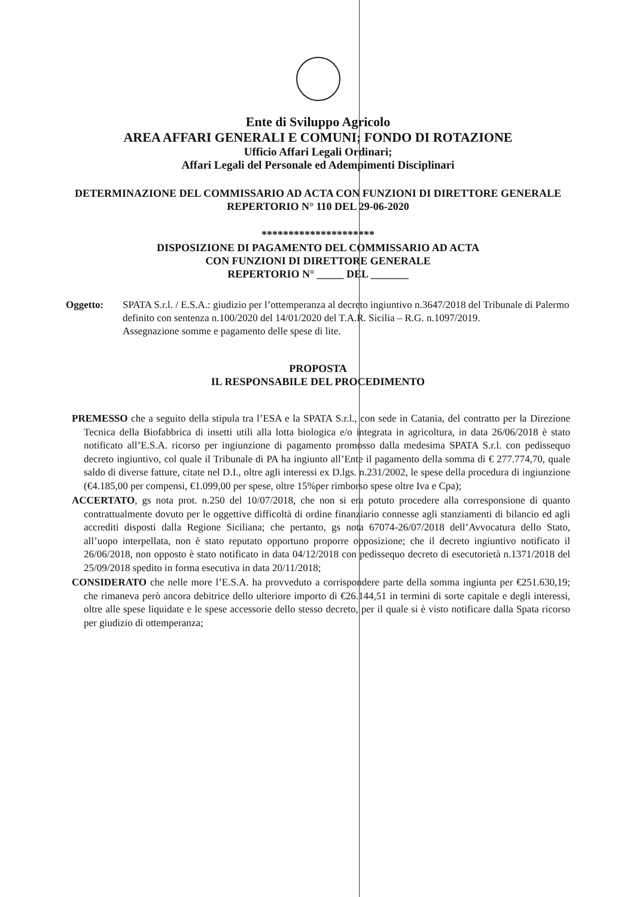Ente di Sviluppo Agricolo
AREA AFFARI GENERALI E COMUNI; FONDO DI ROTAZIONE
Ufficio Affari Legali Ordinari;
Affari Legali del Personale ed Adempimenti Disciplinari
DETERMINAZIONE DEL COMMISSARIO AD ACTA CON FUNZIONI DI DIRETTORE GENERALE
REPERTORIO N° 110 DEL 29-06-2020
*********************
DISPOSIZIONE DI PAGAMENTO DEL COMMISSARIO AD ACTA
CON FUNZIONI DI DIRETTORE GENERALE
REPERTORIO N° _____ DEL _______
Oggetto: SPATA S.r.l. / E.S.A.: giudizio per l’ottemperanza al decreto ingiuntivo n.3647/2018 del Tribunale di Palermo definito con sentenza n.100/2020 del 14/01/2020 del T.A.R. Sicilia – R.G. n.1097/2019.
Assegnazione somme e pagamento delle spese di lite.
PROPOSTA
IL RESPONSABILE DEL PROCEDIMENTO
PREMESSO che a seguito della stipula tra l’ESA e la SPATA S.r.l., con sede in Catania, del contratto per la Direzione Tecnica della Biofabbrica di insetti utili alla lotta biologica e/o integrata in agricoltura, in data 26/06/2018 è stato notificato all’E.S.A. ricorso per ingiunzione di pagamento promosso dalla medesima SPATA S.r.l. con pedissequo decreto ingiuntivo, col quale il Tribunale di PA ha ingiunto all’Ente il pagamento della somma di € 277.774,70, quale saldo di diverse fatture, citate nel D.I., oltre agli interessi ex D.lgs. n.231/2002, le spese della procedura di ingiunzione (€4.185,00 per compensi, €1.099,00 per spese, oltre 15%per rimborso spese oltre Iva e Cpa);
ACCERTATO, gs nota prot. n.250 del 10/07/2018, che non si era potuto procedere alla corresponsione di quanto contrattualmente dovuto per le oggettive difficoltà di ordine finanziario connesse agli stanziamenti di bilancio ed agli accrediti disposti dalla Regione Siciliana; che pertanto, gs nota 67074-26/07/2018 dell’Avvocatura dello Stato, all’uopo interpellata, non è stato reputato opportuno proporre opposizione; che il decreto ingiuntivo notificato il 26/06/2018, non opposto è stato notificato in data 04/12/2018 con pedissequo decreto di esecutorietà n.1371/2018 del 25/09/2018 spedito in forma esecutiva in data 20/11/2018;
CONSIDERATO che nelle more l’E.S.A. ha provveduto a corrispondere parte della somma ingiunta per €251.630,19; che rimaneva però ancora debitrice dello ulteriore importo di €26.144,51 in termini di sorte capitale e degli interessi, oltre alle spese liquidate e le spese accessorie dello stesso decreto, per il quale si è visto notificare dalla Spata ricorso per giudizio di ottemperanza;